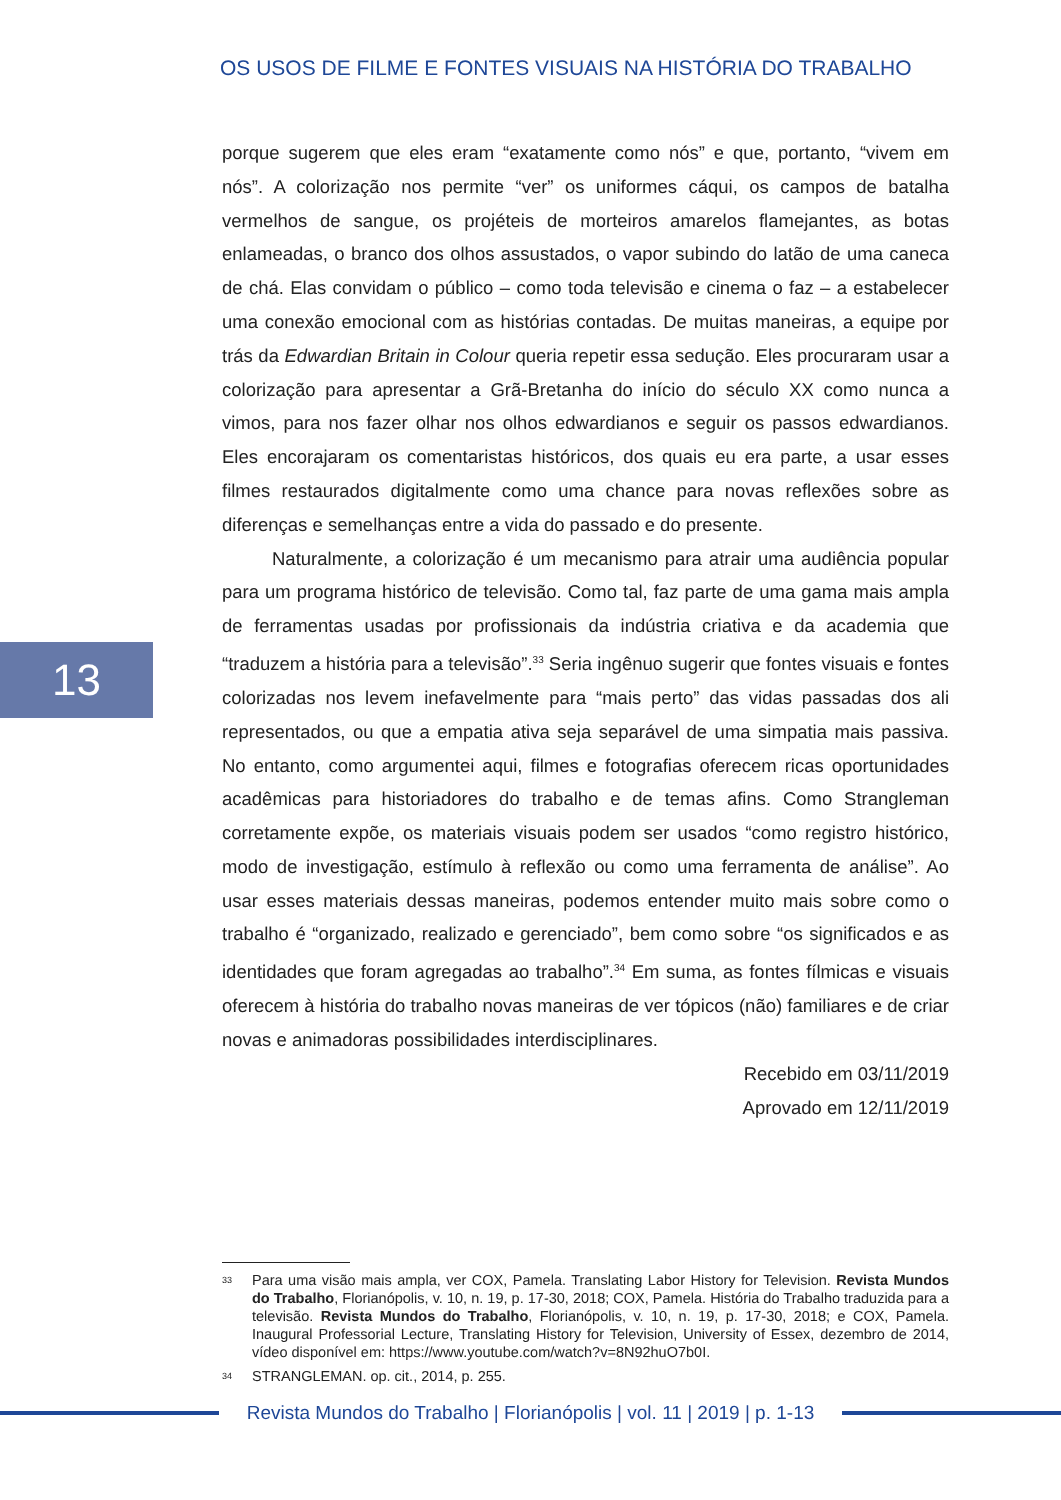OS USOS DE FILME E FONTES VISUAIS NA HISTÓRIA DO TRABALHO
porque sugerem que eles eram “exatamente como nós” e que, portanto, “vivem em nós”. A colorização nos permite “ver” os uniformes cáqui, os campos de batalha vermelhos de sangue, os projéteis de morteiros amarelos flamejantes, as botas enlameadas, o branco dos olhos assustados, o vapor subindo do latão de uma caneca de chá. Elas convidam o público – como toda televisão e cinema o faz – a estabelecer uma conexão emocional com as histórias contadas. De muitas maneiras, a equipe por trás da Edwardian Britain in Colour queria repetir essa sedução. Eles procuraram usar a colorização para apresentar a Grã-Bretanha do início do século XX como nunca a vimos, para nos fazer olhar nos olhos edwardianos e seguir os passos edwardianos. Eles encorajaram os comentaristas históricos, dos quais eu era parte, a usar esses filmes restaurados digitalmente como uma chance para novas reflexões sobre as diferenças e semelhanças entre a vida do passado e do presente.
Naturalmente, a colorização é um mecanismo para atrair uma audiência popular para um programa histórico de televisão. Como tal, faz parte de uma gama mais ampla de ferramentas usadas por profissionais da indústria criativa e da academia que “traduzem a história para a televisão”.<sup>33</sup> Seria ingênuo sugerir que fontes visuais e fontes colorizadas nos levem inefavelmente para “mais perto” das vidas passadas dos ali representados, ou que a empatia ativa seja separável de uma simpatia mais passiva. No entanto, como argumentei aqui, filmes e fotografias oferecem ricas oportunidades acadêmicas para historiadores do trabalho e de temas afins. Como Strangleman corretamente expõe, os materiais visuais podem ser usados “como registro histórico, modo de investigação, estímulo à reflexão ou como uma ferramenta de análise”. Ao usar esses materiais dessas maneiras, podemos entender muito mais sobre como o trabalho é “organizado, realizado e gerenciado”, bem como sobre “os significados e as identidades que foram agregadas ao trabalho”.<sup>34</sup> Em suma, as fontes fílmicas e visuais oferecem à história do trabalho novas maneiras de ver tópicos (não) familiares e de criar novas e animadoras possibilidades interdisciplinares.
Recebido em 03/11/2019
Aprovado em 12/11/2019
13
<sup>33</sup>
Para uma visão mais ampla, ver COX, Pamela. Translating Labor History for Television. Revista Mundos do Trabalho, Florianópolis, v. 10, n. 19, p. 17-30, 2018; COX, Pamela. História do Trabalho traduzida para a televisão. Revista Mundos do Trabalho, Florianópolis, v. 10, n. 19, p. 17-30, 2018; e COX, Pamela. Inaugural Professorial Lecture, Translating History for Television, University of Essex, dezembro de 2014, vídeo disponível em: https://www.youtube.com/watch?v=8N92huO7b0I.
<sup>34</sup>
STRANGLEMAN. op. cit., 2014, p. 255.
Revista Mundos do Trabalho | Florianópolis | vol. 11 | 2019 | p. 1-13